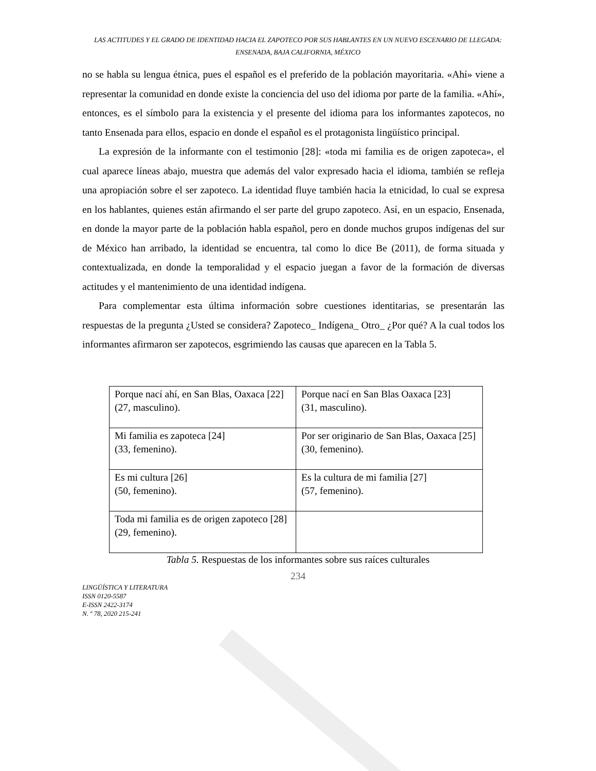LAS ACTITUDES Y EL GRADO DE IDENTIDAD HACIA EL ZAPOTECO POR SUS HABLANTES EN UN NUEVO ESCENARIO DE LLEGADA: ENSENADA, BAJA CALIFORNIA, MÉXICO
no se habla su lengua étnica, pues el español es el preferido de la población mayoritaria. «Ahí» viene a representar la comunidad en donde existe la conciencia del uso del idioma por parte de la familia. «Ahí», entonces, es el símbolo para la existencia y el presente del idioma para los informantes zapotecos, no tanto Ensenada para ellos, espacio en donde el español es el protagonista lingüístico principal.
La expresión de la informante con el testimonio [28]: «toda mi familia es de origen zapoteca», el cual aparece líneas abajo, muestra que además del valor expresado hacia el idioma, también se refleja una apropiación sobre el ser zapoteco. La identidad fluye también hacia la etnicidad, lo cual se expresa en los hablantes, quienes están afirmando el ser parte del grupo zapoteco. Así, en un espacio, Ensenada, en donde la mayor parte de la población habla español, pero en donde muchos grupos indígenas del sur de México han arribado, la identidad se encuentra, tal como lo dice Be (2011), de forma situada y contextualizada, en donde la temporalidad y el espacio juegan a favor de la formación de diversas actitudes y el mantenimiento de una identidad indígena.
Para complementar esta última información sobre cuestiones identitarias, se presentarán las respuestas de la pregunta ¿Usted se considera? Zapoteco_ Indígena_ Otro_ ¿Por qué? A la cual todos los informantes afirmaron ser zapotecos, esgrimiendo las causas que aparecen en la Tabla 5.
| Porque nací ahí, en San Blas, Oaxaca [22] (27, masculino). | Porque nací en San Blas Oaxaca [23] (31, masculino). |
| Mi familia es zapoteca [24] (33, femenino). | Por ser originario de San Blas, Oaxaca [25] (30, femenino). |
| Es mi cultura [26] (50, femenino). | Es la cultura de mi familia [27] (57, femenino). |
| Toda mi familia es de origen zapoteco [28] (29, femenino). | |
Tabla 5. Respuestas de los informantes sobre sus raíces culturales
234
LINGÜÍSTICA Y LITERATURA
ISSN 0120-5587
E-ISSN 2422-3174
N. º 78, 2020 215-241